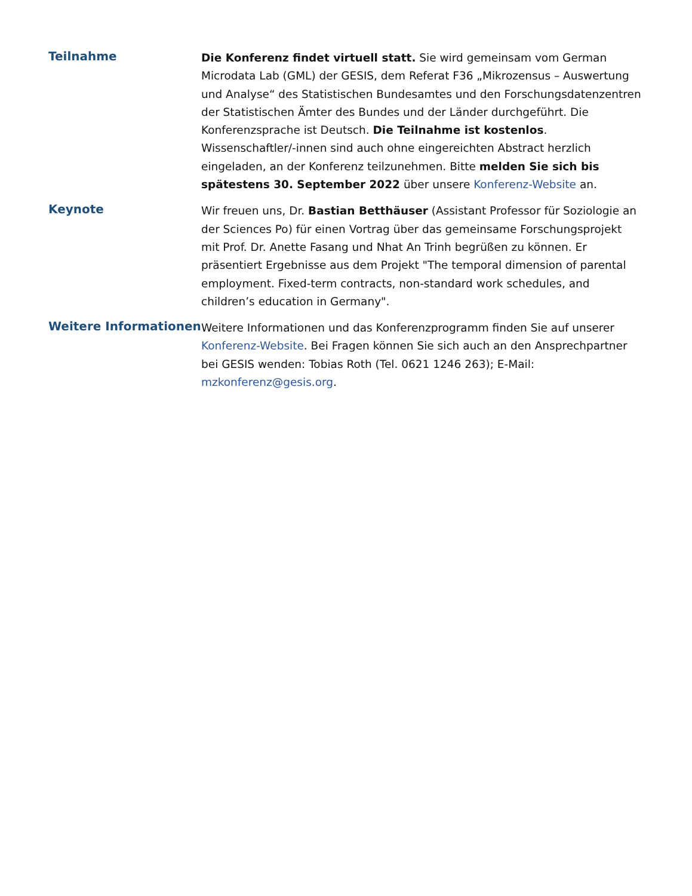Teilnahme
Die Konferenz findet virtuell statt. Sie wird gemeinsam vom German Microdata Lab (GML) der GESIS, dem Referat F36 „Mikrozensus – Auswertung und Analyse“ des Statistischen Bundesamtes und den Forschungsdatenzentren der Statistischen Ämter des Bundes und der Länder durchgeführt. Die Konferenzsprache ist Deutsch. Die Teilnahme ist kostenlos. Wissenschaftler/-innen sind auch ohne eingereichten Abstract herzlich eingeladen, an der Konferenz teilzunehmen. Bitte melden Sie sich bis spätestens 30. September 2022 über unsere Konferenz-Website an.
Keynote
Wir freuen uns, Dr. Bastian Betthäuser (Assistant Professor für Soziologie an der Sciences Po) für einen Vortrag über das gemeinsame Forschungsprojekt mit Prof. Dr. Anette Fasang und Nhat An Trinh begrüßen zu können. Er präsentiert Ergebnisse aus dem Projekt "The temporal dimension of parental employment. Fixed-term contracts, non-standard work schedules, and children’s education in Germany".
Weitere Informationen
Weitere Informationen und das Konferenzprogramm finden Sie auf unserer Konferenz-Website. Bei Fragen können Sie sich auch an den Ansprechpartner bei GESIS wenden: Tobias Roth (Tel. 0621 1246 263); E-Mail: mzkonferenz@gesis.org.